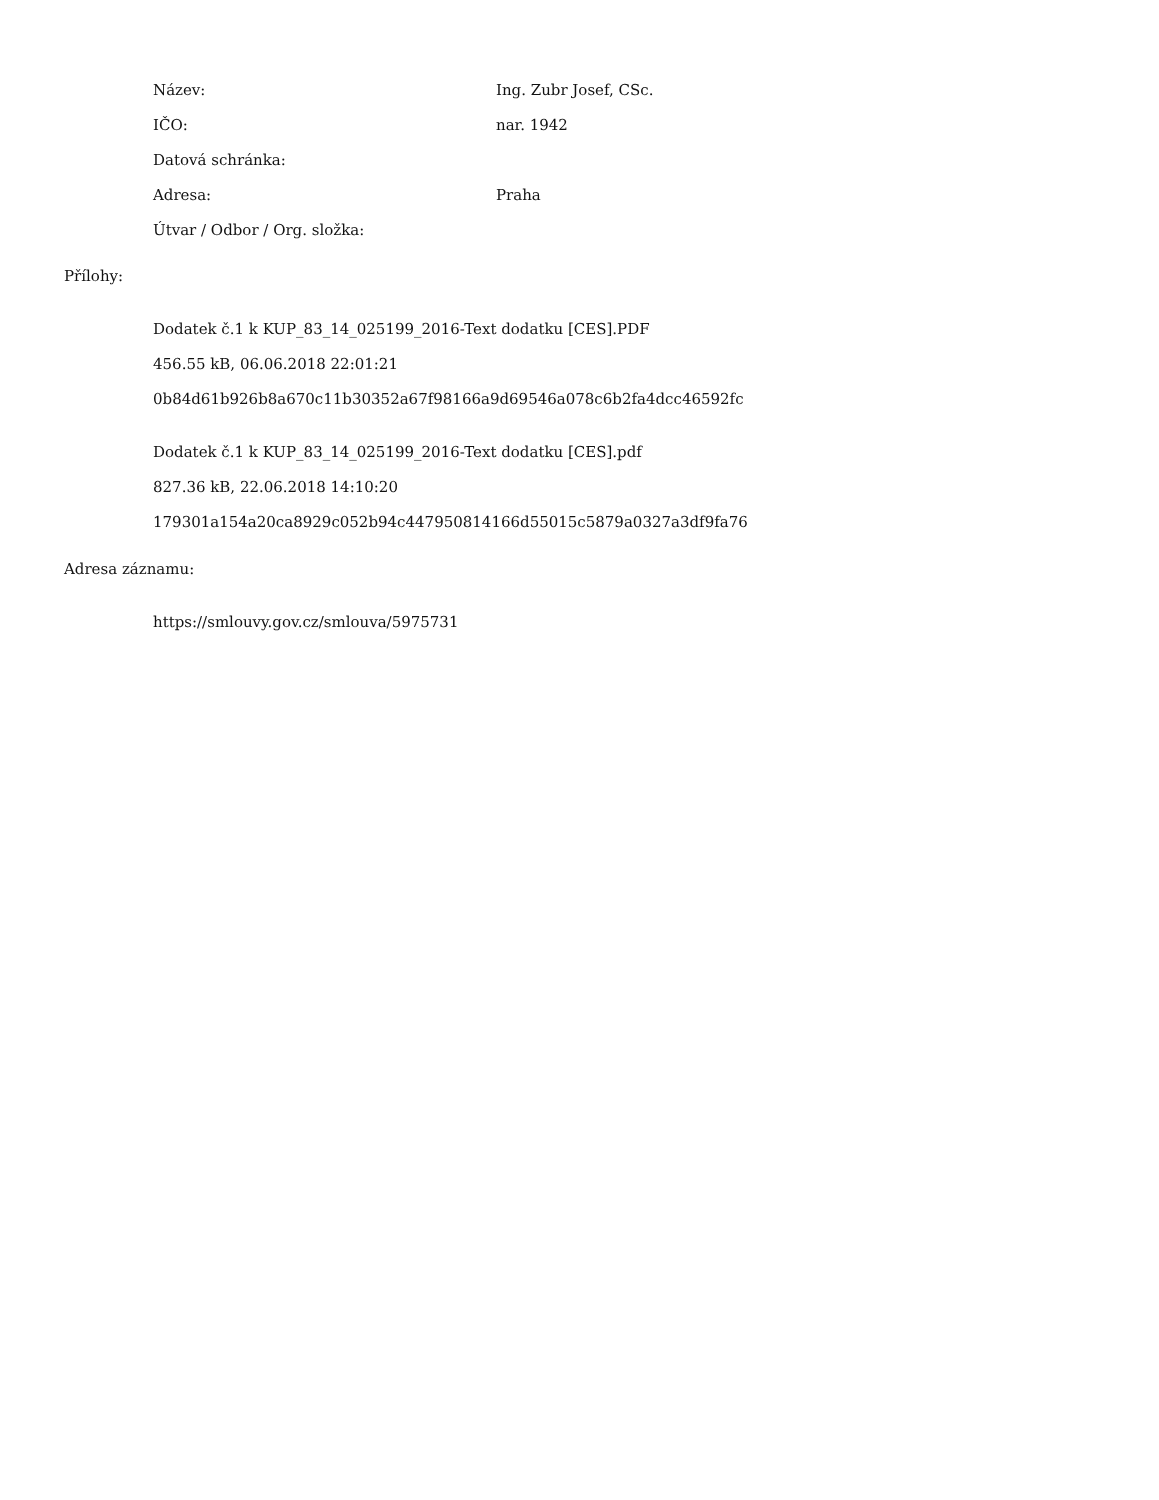| Název: | Ing. Zubr Josef, CSc. |
| IČO: | nar. 1942 |
| Datová schránka: | |
| Adresa: | Praha |
| Útvar / Odbor / Org. složka: | |
Přílohy:
Dodatek č.1 k KUP_83_14_025199_2016-Text dodatku [CES].PDF
456.55 kB, 06.06.2018 22:01:21
0b84d61b926b8a670c11b30352a67f98166a9d69546a078c6b2fa4dcc46592fc
Dodatek č.1 k KUP_83_14_025199_2016-Text dodatku [CES].pdf
827.36 kB, 22.06.2018 14:10:20
179301a154a20ca8929c052b94c447950814166d55015c5879a0327a3df9fa76
Adresa záznamu:
https://smlouvy.gov.cz/smlouva/5975731